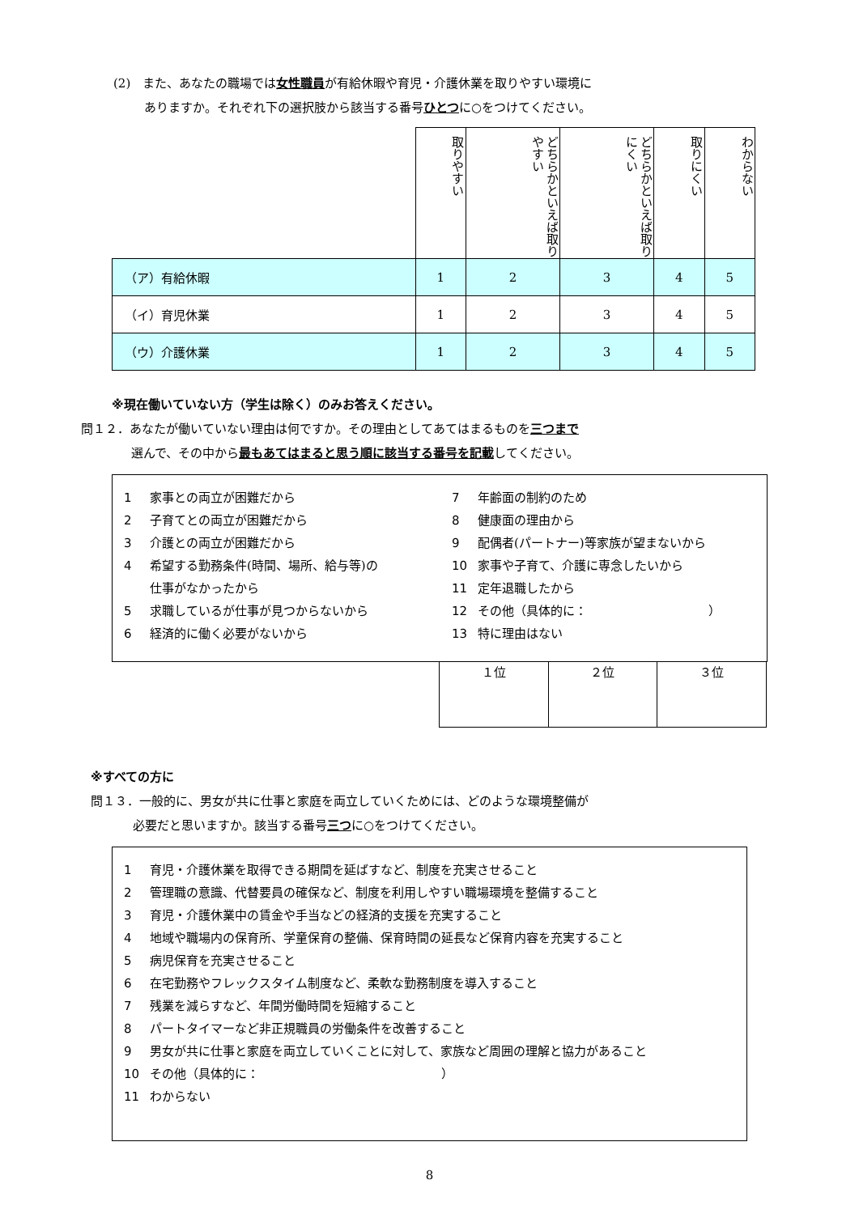(2)　また、あなたの職場では女性職員が有給休暇や育児・介護休業を取りやすい環境に
ありますか。それぞれ下の選択肢から該当する番号ひとつに○をつけてください。
| | 取りやすい | どちらかといえば取りやすい | どちらかといえば取りにくい | 取りにくい | わからない |
| （ア）有給休暇 | 1 | 2 | 3 | 4 | 5 |
| （イ）育児休業 | 1 | 2 | 3 | 4 | 5 |
| （ウ）介護休業 | 1 | 2 | 3 | 4 | 5 |
※現在働いていない方（学生は除く）のみお答えください。
問１２．あなたが働いていない理由は何ですか。その理由としてあてはまるものを三つまで
選んで、その中から最もあてはまると思う順に該当する番号を記載してください。
1 家事との両立が困難だから
2 子育てとの両立が困難だから
3 介護との両立が困難だから
4 希望する勤務条件(時間、場所、給与等)の
仕事がなかったから
5 求職しているが仕事が見つからないから
6 経済的に働く必要がないから
7 年齢面の制約のため
8 健康面の理由から
9 配偶者(パートナー)等家族が望まないから
10 家事や子育て、介護に専念したいから
11 定年退職したから
12 その他（具体的に：　　　　　　　　　　）
13 特に理由はない
| １位 | ２位 | ３位 |
※すべての方に
問１３．一般的に、男女が共に仕事と家庭を両立していくためには、どのような環境整備が
必要だと思いますか。該当する番号三つに○をつけてください。
1 育児・介護休業を取得できる期間を延ばすなど、制度を充実させること
2 管理職の意識、代替要員の確保など、制度を利用しやすい職場環境を整備すること
3 育児・介護休業中の賃金や手当などの経済的支援を充実すること
4 地域や職場内の保育所、学童保育の整備、保育時間の延長など保育内容を充実すること
5 病児保育を充実させること
6 在宅勤務やフレックスタイム制度など、柔軟な勤務制度を導入すること
7 残業を減らすなど、年間労働時間を短縮すること
8 パートタイマーなど非正規職員の労働条件を改善すること
9 男女が共に仕事と家庭を両立していくことに対して、家族など周囲の理解と協力があること
10 その他（具体的に：　　　　　　　　　　　　　　　）
11 わからない
8